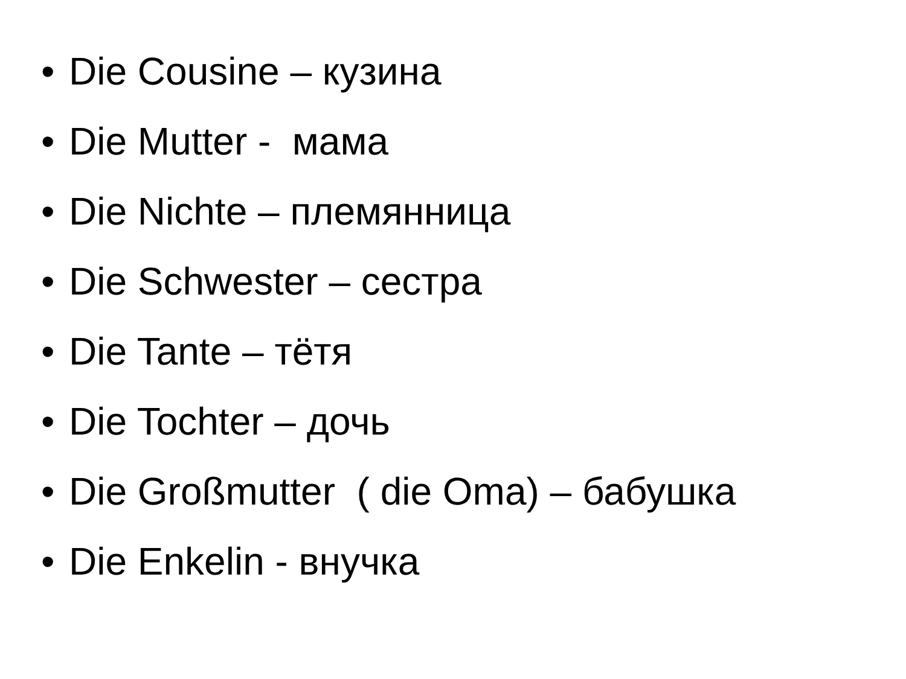• Die Cousine – кузина
• Die Mutter - мама
• Die Nichte – племянница
• Die Schwester – сестра
• Die Tante – тётя
• Die Tochter – дочь
• Die Großmutter ( die Oma) – бабушка
• Die Enkelin - внучка